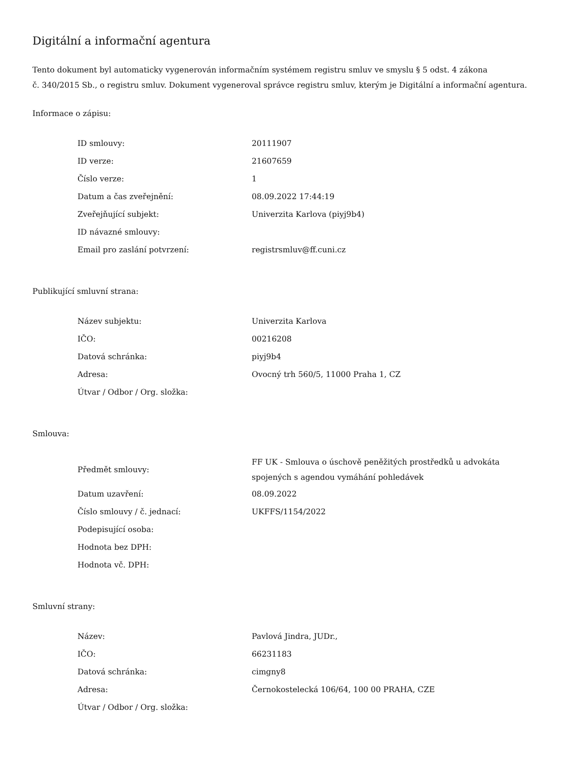Digitální a informační agentura
Tento dokument byl automaticky vygenerován informačním systémem registru smluv ve smyslu § 5 odst. 4 zákona
č. 340/2015 Sb., o registru smluv. Dokument vygeneroval správce registru smluv, kterým je Digitální a informační agentura.
Informace o zápisu:
| ID smlouvy: | 20111907 |
| ID verze: | 21607659 |
| Číslo verze: | 1 |
| Datum a čas zveřejnění: | 08.09.2022 17:44:19 |
| Zveřejňující subjekt: | Univerzita Karlova (piyj9b4) |
| ID návazné smlouvy: | |
| Email pro zaslání potvrzení: | registrsmluv@ff.cuni.cz |
Publikující smluvní strana:
| Název subjektu: | Univerzita Karlova |
| IČO: | 00216208 |
| Datová schránka: | piyj9b4 |
| Adresa: | Ovocný trh 560/5, 11000 Praha 1, CZ |
| Útvar / Odbor / Org. složka: | |
Smlouva:
| Předmět smlouvy: | FF UK - Smlouva o úschově peněžitých prostředků u advokáta spojených s agendou vymáhání pohledávek |
| Datum uzavření: | 08.09.2022 |
| Číslo smlouvy / č. jednací: | UKFFS/1154/2022 |
| Podepisující osoba: | |
| Hodnota bez DPH: | |
| Hodnota vč. DPH: | |
Smluvní strany:
| Název: | Pavlová Jindra, JUDr., |
| IČO: | 66231183 |
| Datová schránka: | cimgny8 |
| Adresa: | Černokostelecká 106/64, 100 00 PRAHA, CZE |
| Útvar / Odbor / Org. složka: | |